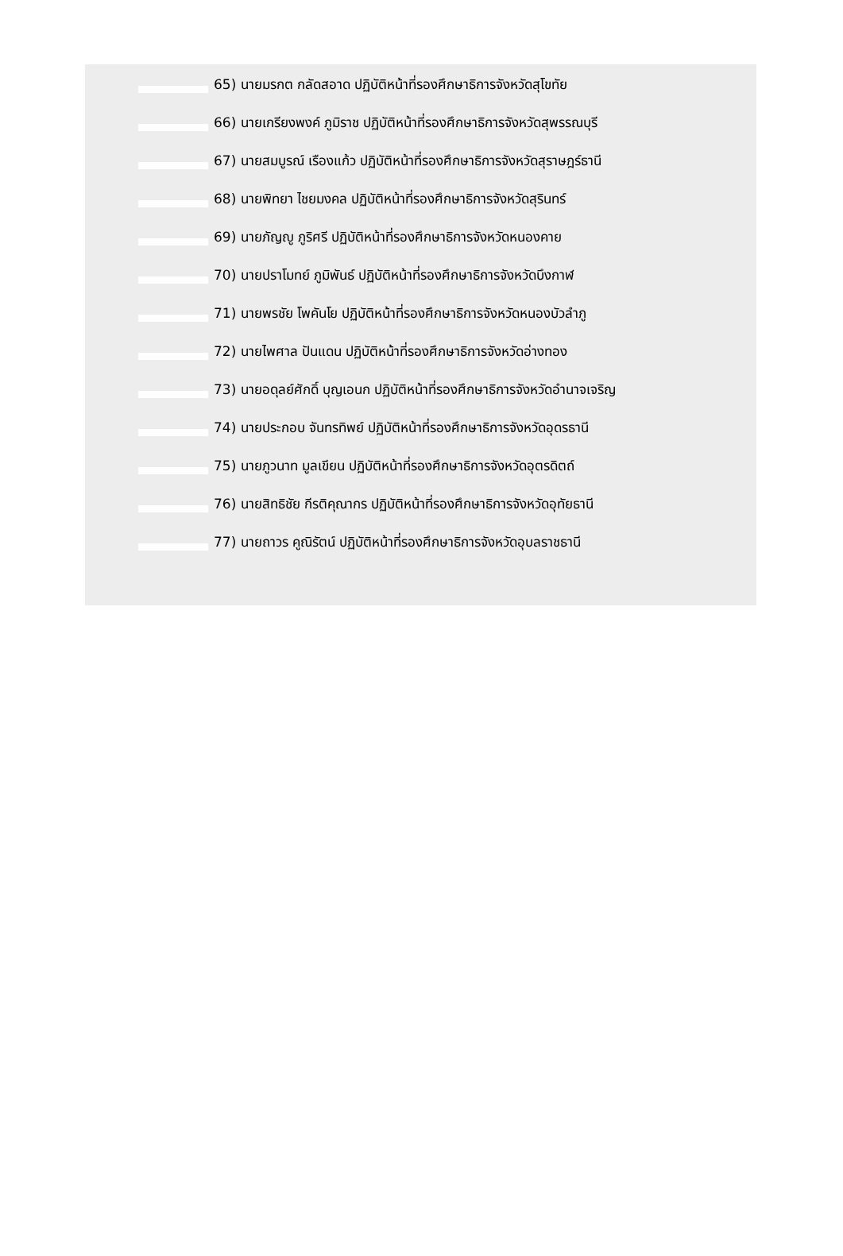65) นายมรกต กลัดสอาด ปฏิบัติหน้าที่รองศึกษาธิการจังหวัดสุโขทัย
66) นายเกรียงพงค์ ภูมิราช ปฏิบัติหน้าที่รองศึกษาธิการจังหวัดสุพรรณบุรี
67) นายสมบูรณ์ เรืองแก้ว ปฏิบัติหน้าที่รองศึกษาธิการจังหวัดสุราษฎร์ธานี
68) นายพิทยา ไชยมงคล ปฏิบัติหน้าที่รองศึกษาธิการจังหวัดสุรินทร์
69) นายภัญญู ภูริศรี ปฏิบัติหน้าที่รองศึกษาธิการจังหวัดหนองคาย
70) นายปราโมทย์ ภูมิพันธ์ ปฏิบัติหน้าที่รองศึกษาธิการจังหวัดบึงกาฬ
71) นายพรชัย โพคันโย ปฏิบัติหน้าที่รองศึกษาธิการจังหวัดหนองบัวลำภู
72) นายไพศาล ปันแดน ปฏิบัติหน้าที่รองศึกษาธิการจังหวัดอ่างทอง
73) นายอดุลย์ศักดิ์ บุญเอนก ปฏิบัติหน้าที่รองศึกษาธิการจังหวัดอำนาจเจริญ
74) นายประกอบ จันทรทิพย์ ปฏิบัติหน้าที่รองศึกษาธิการจังหวัดอุดรธานี
75) นายภูวนาท มูลเขียน ปฏิบัติหน้าที่รองศึกษาธิการจังหวัดอุตรดิตถ์
76) นายสิทธิชัย กีรติคุณากร ปฏิบัติหน้าที่รองศึกษาธิการจังหวัดอุทัยธานี
77) นายถาวร คูณิรัตน์ ปฏิบัติหน้าที่รองศึกษาธิการจังหวัดอุบลราชธานี